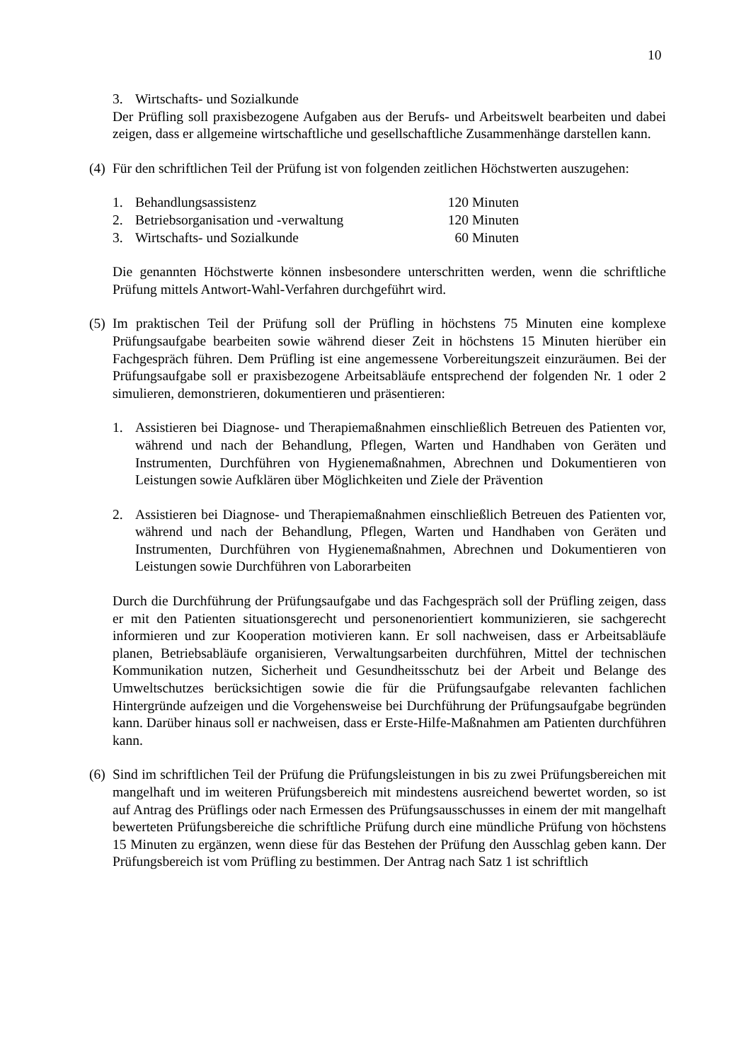10
3. Wirtschafts- und Sozialkunde
Der Prüfling soll praxisbezogene Aufgaben aus der Berufs- und Arbeitswelt bearbeiten und dabei zeigen, dass er allgemeine wirtschaftliche und gesellschaftliche Zusammenhänge darstellen kann.
(4) Für den schriftlichen Teil der Prüfung ist von folgenden zeitlichen Höchstwerten auszugehen:
| 1. | Behandlungsassistenz | 120 Minuten |
| 2. | Betriebsorganisation und -verwaltung | 120 Minuten |
| 3. | Wirtschafts- und Sozialkunde | 60 Minuten |
Die genannten Höchstwerte können insbesondere unterschritten werden, wenn die schriftliche Prüfung mittels Antwort-Wahl-Verfahren durchgeführt wird.
(5) Im praktischen Teil der Prüfung soll der Prüfling in höchstens 75 Minuten eine komplexe Prüfungsaufgabe bearbeiten sowie während dieser Zeit in höchstens 15 Minuten hierüber ein Fachgespräch führen. Dem Prüfling ist eine angemessene Vorbereitungszeit einzuräumen. Bei der Prüfungsaufgabe soll er praxisbezogene Arbeitsabläufe entsprechend der folgenden Nr. 1 oder 2 simulieren, demonstrieren, dokumentieren und präsentieren:
1. Assistieren bei Diagnose- und Therapiemaßnahmen einschließlich Betreuen des Patienten vor, während und nach der Behandlung, Pflegen, Warten und Handhaben von Geräten und Instrumenten, Durchführen von Hygienemaßnahmen, Abrechnen und Dokumentieren von Leistungen sowie Aufklären über Möglichkeiten und Ziele der Prävention
2. Assistieren bei Diagnose- und Therapiemaßnahmen einschließlich Betreuen des Patienten vor, während und nach der Behandlung, Pflegen, Warten und Handhaben von Geräten und Instrumenten, Durchführen von Hygienemaßnahmen, Abrechnen und Dokumentieren von Leistungen sowie Durchführen von Laborarbeiten
Durch die Durchführung der Prüfungsaufgabe und das Fachgespräch soll der Prüfling zeigen, dass er mit den Patienten situationsgerecht und personenorientiert kommunizieren, sie sachgerecht informieren und zur Kooperation motivieren kann. Er soll nachweisen, dass er Arbeitsabläufe planen, Betriebsabläufe organisieren, Verwaltungsarbeiten durchführen, Mittel der technischen Kommunikation nutzen, Sicherheit und Gesundheitsschutz bei der Arbeit und Belange des Umweltschutzes berücksichtigen sowie die für die Prüfungsaufgabe relevanten fachlichen Hintergründe aufzeigen und die Vorgehensweise bei Durchführung der Prüfungsaufgabe begründen kann. Darüber hinaus soll er nachweisen, dass er Erste-Hilfe-Maßnahmen am Patienten durchführen kann.
(6) Sind im schriftlichen Teil der Prüfung die Prüfungsleistungen in bis zu zwei Prüfungsbereichen mit mangelhaft und im weiteren Prüfungsbereich mit mindestens ausreichend bewertet worden, so ist auf Antrag des Prüflings oder nach Ermessen des Prüfungsausschusses in einem der mit mangelhaft bewerteten Prüfungsbereiche die schriftliche Prüfung durch eine mündliche Prüfung von höchstens 15 Minuten zu ergänzen, wenn diese für das Bestehen der Prüfung den Ausschlag geben kann. Der Prüfungsbereich ist vom Prüfling zu bestimmen. Der Antrag nach Satz 1 ist schriftlich